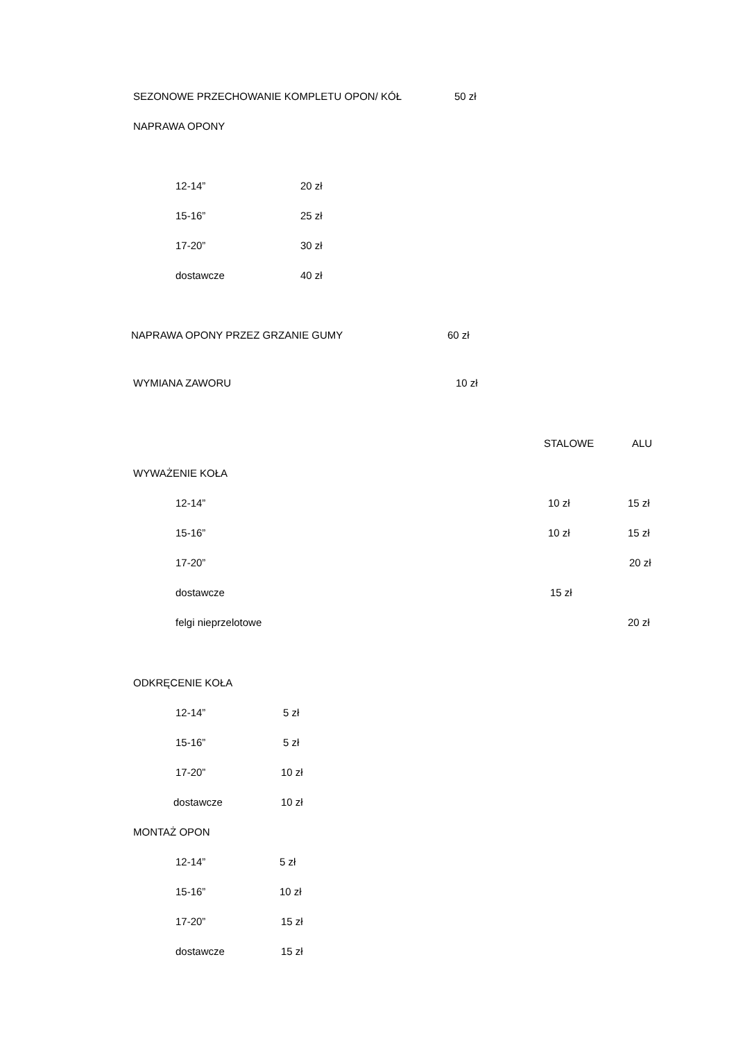SEZONOWE PRZECHOWANIE KOMPLETU OPON/ KÓŁ 50 zł
NAPRAWA OPONY
12-14” 20 zł
15-16” 25 zł
17-20” 30 zł
dostawcze 40 zł
NAPRAWA OPONY PRZEZ GRZANIE GUMY 60 zł
WYMIANA ZAWORU 10 zł
STALOWE ALU
WYWAŻENIE KOŁA
12-14” 10 zł 15 zł
15-16” 10 zł 15 zł
17-20” 20 zł
dostawcze 15 zł
felgi nieprzelotowe 20 zł
ODKRĘCENIE KOŁA
12-14” 5 zł
15-16” 5 zł
17-20” 10 zł
dostawcze 10 zł
MONTAŻ OPON
12-14” 5 zł
15-16” 10 zł
17-20” 15 zł
dostawcze 15 zł